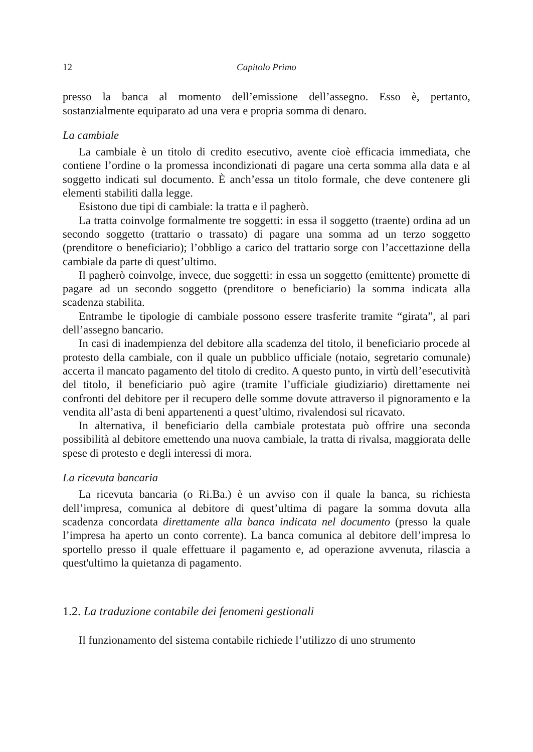12 Capitolo Primo
presso la banca al momento dell’emissione dell’assegno. Esso è, pertanto, sostanzialmente equiparato ad una vera e propria somma di denaro.
La cambiale
La cambiale è un titolo di credito esecutivo, avente cioè efficacia immediata, che contiene l’ordine o la promessa incondizionati di pagare una certa somma alla data e al soggetto indicati sul documento. È anch’essa un titolo formale, che deve contenere gli elementi stabiliti dalla legge.
Esistono due tipi di cambiale: la tratta e il pagherò.
La tratta coinvolge formalmente tre soggetti: in essa il soggetto (traente) ordina ad un secondo soggetto (trattario o trassato) di pagare una somma ad un terzo soggetto (prenditore o beneficiario); l’obbligo a carico del trattario sorge con l’accettazione della cambiale da parte di quest’ultimo.
Il pagherò coinvolge, invece, due soggetti: in essa un soggetto (emittente) promette di pagare ad un secondo soggetto (prenditore o beneficiario) la somma indicata alla scadenza stabilita.
Entrambe le tipologie di cambiale possono essere trasferite tramite “girata”, al pari dell’assegno bancario.
In casi di inadempienza del debitore alla scadenza del titolo, il beneficiario procede al protesto della cambiale, con il quale un pubblico ufficiale (notaio, segretario comunale) accerta il mancato pagamento del titolo di credito. A questo punto, in virtù dell’esecutività del titolo, il beneficiario può agire (tramite l’ufficiale giudiziario) direttamente nei confronti del debitore per il recupero delle somme dovute attraverso il pignoramento e la vendita all’asta di beni appartenenti a quest’ultimo, rivalendosi sul ricavato.
In alternativa, il beneficiario della cambiale protestata può offrire una seconda possibilità al debitore emettendo una nuova cambiale, la tratta di rivalsa, maggiorata delle spese di protesto e degli interessi di mora.
La ricevuta bancaria
La ricevuta bancaria (o Ri.Ba.) è un avviso con il quale la banca, su richiesta dell’impresa, comunica al debitore di quest’ultima di pagare la somma dovuta alla scadenza concordata direttamente alla banca indicata nel documento (presso la quale l’impresa ha aperto un conto corrente). La banca comunica al debitore dell’impresa lo sportello presso il quale effettuare il pagamento e, ad operazione avvenuta, rilascia a quest'ultimo la quietanza di pagamento.
1.2. La traduzione contabile dei fenomeni gestionali
Il funzionamento del sistema contabile richiede l’utilizzo di uno strumento